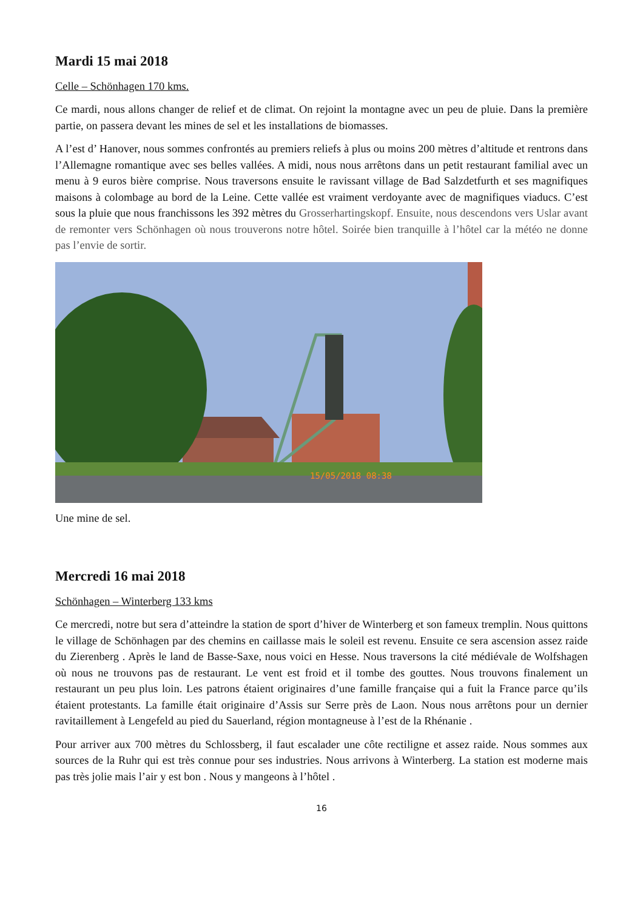Mardi 15 mai 2018
Celle – Schönhagen 170 kms.
Ce mardi, nous allons changer de relief et de climat. On rejoint la montagne avec un peu de pluie. Dans la première partie, on passera devant les mines de sel et les installations de biomasses.
A l’est d’ Hanover, nous sommes confrontés au premiers reliefs à plus ou moins 200 mètres d’altitude et rentrons dans l’Allemagne romantique avec ses belles vallées. A midi, nous nous arrêtons dans un petit restaurant familial avec un menu à 9 euros bière comprise. Nous traversons ensuite le ravissant village de Bad Salzdetfurth et ses magnifiques maisons à colombage au bord de la Leine. Cette vallée est vraiment verdoyante avec de magnifiques viaducs. C’est sous la pluie que nous franchissons les 392 mètres du Grosserhartingskopf. Ensuite, nous descendons vers Uslar avant de remonter vers Schönhagen où nous trouverons notre hôtel. Soirée bien tranquille à l’hôtel car la météo ne donne pas l’envie de sortir.
15/05/2018 08:38
Une mine de sel.
Mercredi 16 mai 2018
Schönhagen – Winterberg 133 kms
Ce mercredi, notre but sera d’atteindre la station de sport d’hiver de Winterberg et son fameux tremplin. Nous quittons le village de Schönhagen par des chemins en caillasse mais le soleil est revenu. Ensuite ce sera ascension assez raide du Zierenberg . Après le land de Basse-Saxe, nous voici en Hesse. Nous traversons la cité médiévale de Wolfshagen où nous ne trouvons pas de restaurant. Le vent est froid et il tombe des gouttes. Nous trouvons finalement un restaurant un peu plus loin. Les patrons étaient originaires d’une famille française qui a fuit la France parce qu’ils étaient protestants. La famille était originaire d’Assis sur Serre près de Laon. Nous nous arrêtons pour un dernier ravitaillement à Lengefeld au pied du Sauerland, région montagneuse à l’est de la Rhénanie .
Pour arriver aux 700 mètres du Schlossberg, il faut escalader une côte rectiligne et assez raide. Nous sommes aux sources de la Ruhr qui est très connue pour ses industries. Nous arrivons à Winterberg. La station est moderne mais pas très jolie mais l’air y est bon . Nous y mangeons à l’hôtel .
16